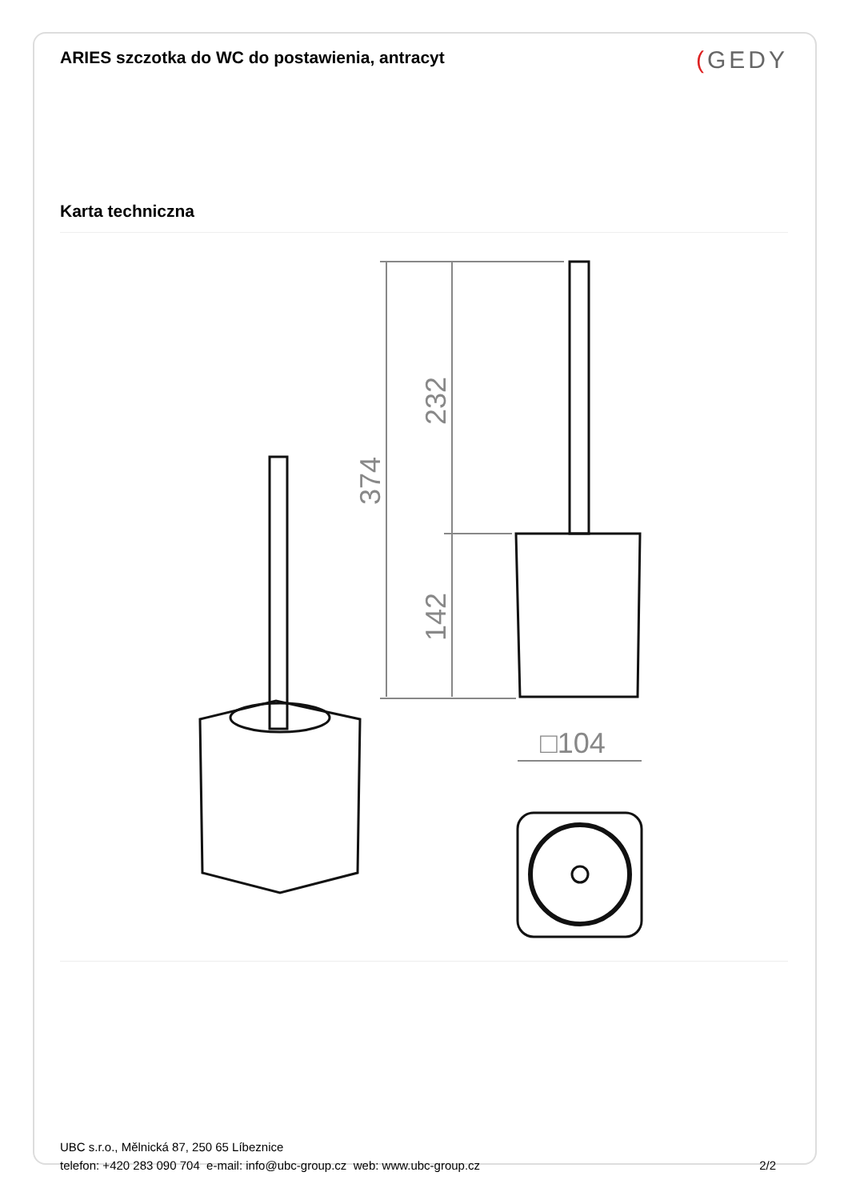ARIES szczotka do WC do postawienia, antracyt
(GEDY
Karta techniczna
374
232
142
□104
UBC s.r.o., Mělnická 87, 250 65 Líbeznice
telefon: +420 283 090 704 e-mail: info@ubc-group.cz web: www.ubc-group.cz
2/2